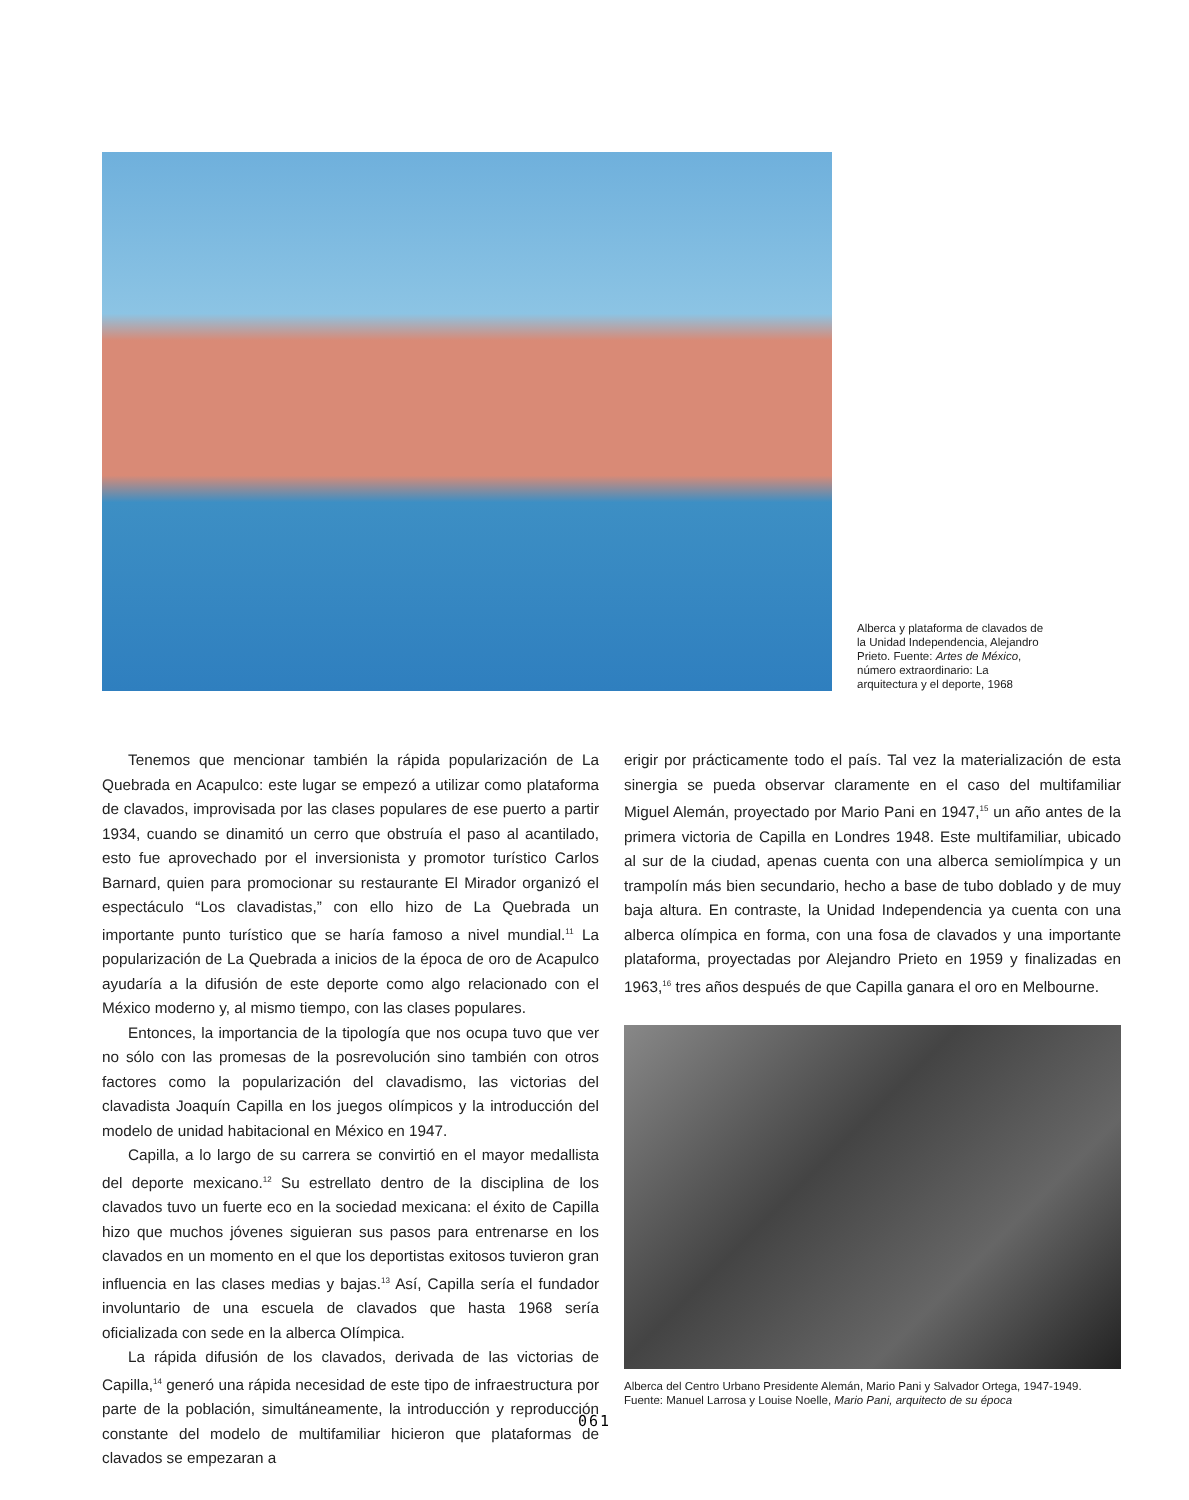Alberca y plataforma de clavados de la Unidad Independencia, Alejandro Prieto. Fuente: Artes de México, número extraordinario: La arquitectura y el deporte, 1968
Tenemos que mencionar también la rápida popularización de La Quebrada en Acapulco: este lugar se empezó a utilizar como plataforma de clavados, improvisada por las clases populares de ese puerto a partir 1934, cuando se dinamitó un cerro que obstruía el paso al acantilado, esto fue aprovechado por el inversionista y promotor turístico Carlos Barnard, quien para promocionar su restaurante El Mirador organizó el espectáculo “Los clavadistas,” con ello hizo de La Quebrada un importante punto turístico que se haría famoso a nivel mundial.<sup>11</sup> La popularización de La Quebrada a inicios de la época de oro de Acapulco ayudaría a la difusión de este deporte como algo relacionado con el México moderno y, al mismo tiempo, con las clases populares.
Entonces, la importancia de la tipología que nos ocupa tuvo que ver no sólo con las promesas de la posrevolución sino también con otros factores como la popularización del clavadismo, las victorias del clavadista Joaquín Capilla en los juegos olímpicos y la introducción del modelo de unidad habitacional en México en 1947.
Capilla, a lo largo de su carrera se convirtió en el mayor medallista del deporte mexicano.<sup>12</sup> Su estrellato dentro de la disciplina de los clavados tuvo un fuerte eco en la sociedad mexicana: el éxito de Capilla hizo que muchos jóvenes siguieran sus pasos para entrenarse en los clavados en un momento en el que los deportistas exitosos tuvieron gran influencia en las clases medias y bajas.<sup>13</sup> Así, Capilla sería el fundador involuntario de una escuela de clavados que hasta 1968 sería oficializada con sede en la alberca Olímpica.
La rápida difusión de los clavados, derivada de las victorias de Capilla,<sup>14</sup> generó una rápida necesidad de este tipo de infraestructura por parte de la población, simultáneamente, la introducción y reproducción constante del modelo de multifamiliar hicieron que plataformas de clavados se empezaran a
erigir por prácticamente todo el país. Tal vez la materialización de esta sinergia se pueda observar claramente en el caso del multifamiliar Miguel Alemán, proyectado por Mario Pani en 1947,<sup>15</sup> un año antes de la primera victoria de Capilla en Londres 1948. Este multifamiliar, ubicado al sur de la ciudad, apenas cuenta con una alberca semiolímpica y un trampolín más bien secundario, hecho a base de tubo doblado y de muy baja altura. En contraste, la Unidad Independencia ya cuenta con una alberca olímpica en forma, con una fosa de clavados y una importante plataforma, proyectadas por Alejandro Prieto en 1959 y finalizadas en 1963,<sup>16</sup> tres años después de que Capilla ganara el oro en Melbourne.
Alberca del Centro Urbano Presidente Alemán, Mario Pani y Salvador Ortega, 1947-1949.
Fuente: Manuel Larrosa y Louise Noelle, Mario Pani, arquitecto de su época
061